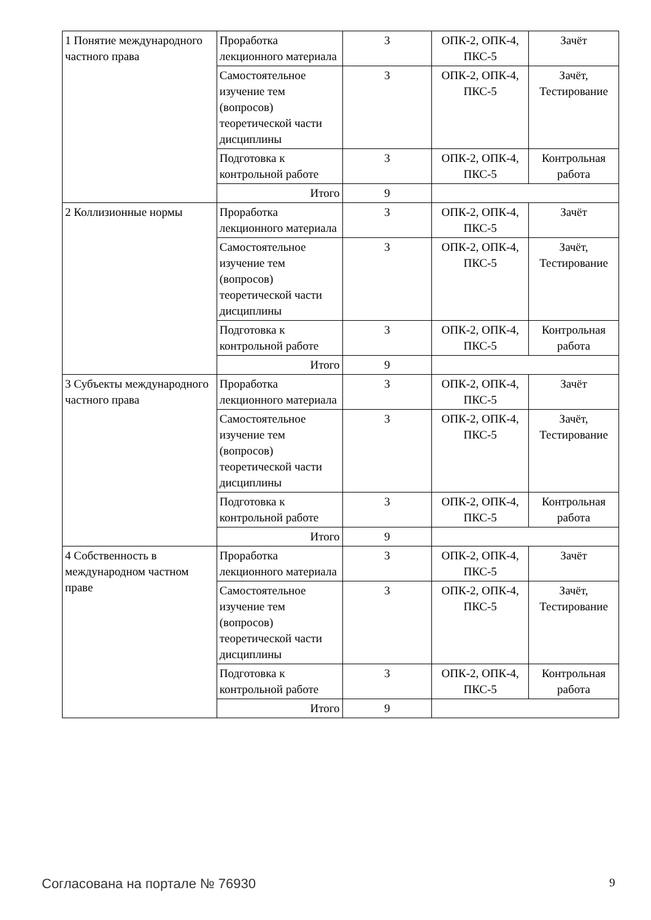| 1 Понятие международного частного права | Проработка лекционного материала | 3 | ОПК-2, ОПК-4, ПКС-5 | Зачёт |
| | Самостоятельное изучение тем (вопросов) теоретической части дисциплины | 3 | ОПК-2, ОПК-4, ПКС-5 | Зачёт, Тестирование |
| | Подготовка к контрольной работе | 3 | ОПК-2, ОПК-4, ПКС-5 | Контрольная работа |
| | Итого | 9 | | |
| 2 Коллизионные нормы | Проработка лекционного материала | 3 | ОПК-2, ОПК-4, ПКС-5 | Зачёт |
| | Самостоятельное изучение тем (вопросов) теоретической части дисциплины | 3 | ОПК-2, ОПК-4, ПКС-5 | Зачёт, Тестирование |
| | Подготовка к контрольной работе | 3 | ОПК-2, ОПК-4, ПКС-5 | Контрольная работа |
| | Итого | 9 | | |
| 3 Субъекты международного частного права | Проработка лекционного материала | 3 | ОПК-2, ОПК-4, ПКС-5 | Зачёт |
| | Самостоятельное изучение тем (вопросов) теоретической части дисциплины | 3 | ОПК-2, ОПК-4, ПКС-5 | Зачёт, Тестирование |
| | Подготовка к контрольной работе | 3 | ОПК-2, ОПК-4, ПКС-5 | Контрольная работа |
| | Итого | 9 | | |
| 4 Собственность в международном частном праве | Проработка лекционного материала | 3 | ОПК-2, ОПК-4, ПКС-5 | Зачёт |
| | Самостоятельное изучение тем (вопросов) теоретической части дисциплины | 3 | ОПК-2, ОПК-4, ПКС-5 | Зачёт, Тестирование |
| | Подготовка к контрольной работе | 3 | ОПК-2, ОПК-4, ПКС-5 | Контрольная работа |
| | Итого | 9 | | |
Согласована на портале № 76930 9